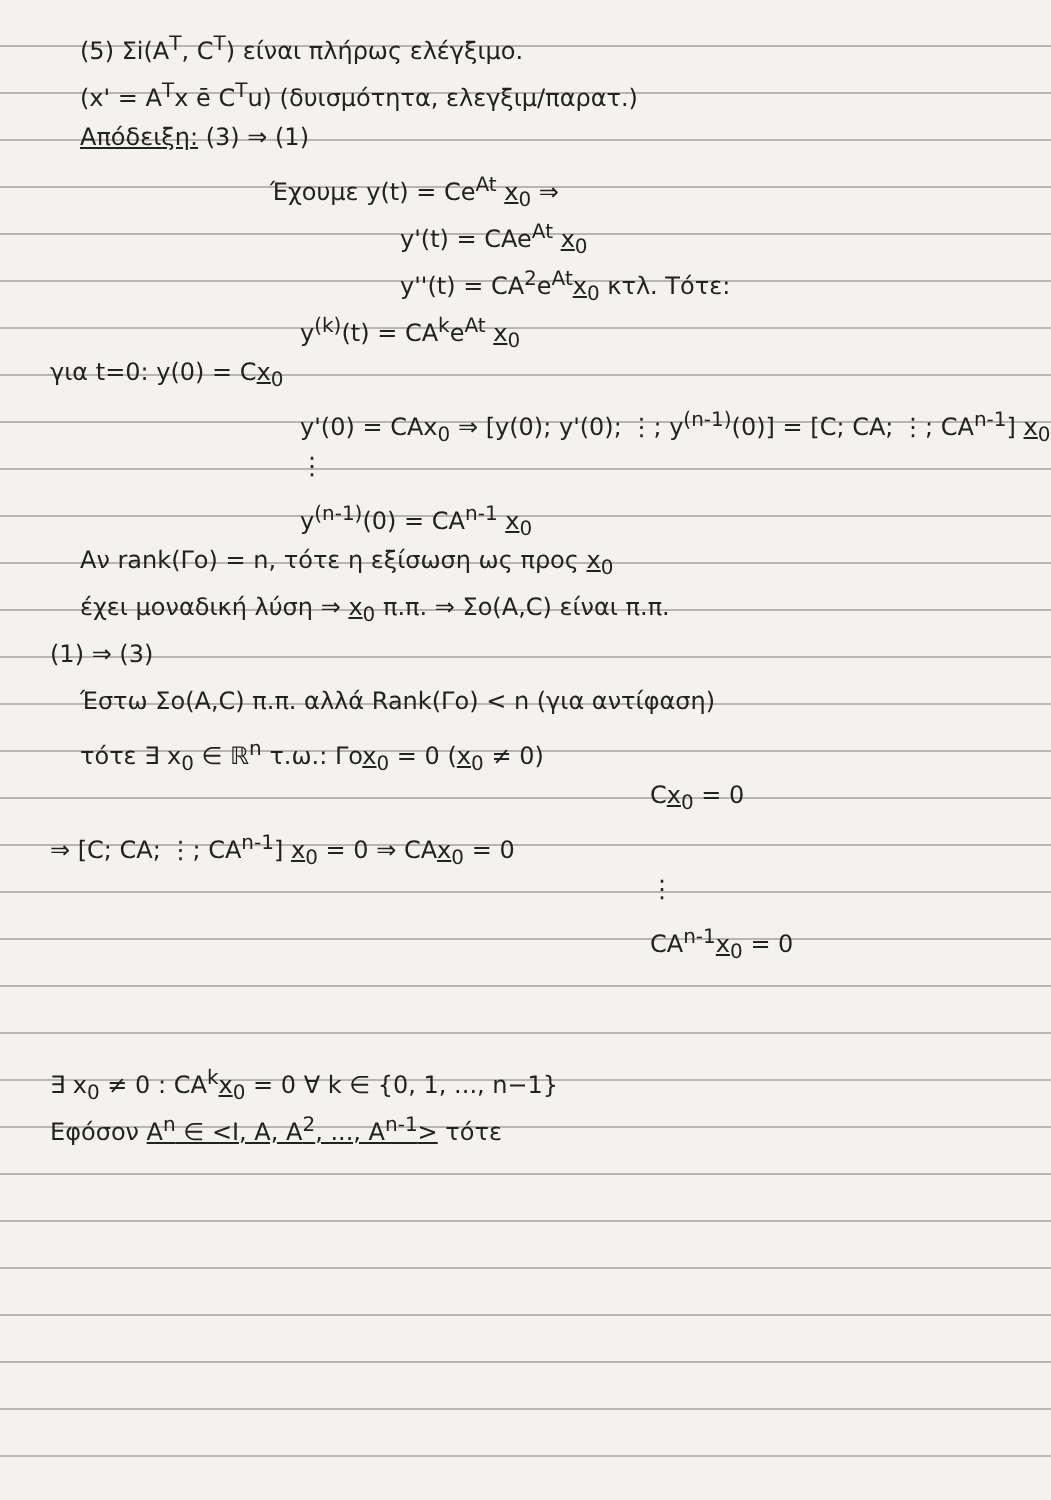(5) Σi(A<sup>T</sup>, C<sup>T</sup>) είναι πλήρως ελέγξιμο.
(x' = A<sup>T</sup>x ē C<sup>T</sup>u) (δυισμότητα, ελεγξιμ/παρατ.)
Απόδειξη: (3) ⇒ (1)
Έχουμε y(t) = Ce<sup>At</sup> x<sub>0</sub> ⇒
y'(t) = CAe<sup>At</sup> x<sub>0</sub>
y''(t) = CA<sup>2</sup>e<sup>At</sup>x<sub>0</sub> κτλ. Τότε:
y<sup>(k)</sup>(t) = CA<sup>k</sup>e<sup>At</sup> x<sub>0</sub>
για t=0: y(0) = Cx<sub>0</sub>
y'(0) = CAx<sub>0</sub> ⇒ [y(0); y'(0); ⋮; y<sup>(n-1)</sup>(0)] = [C; CA; ⋮; CA<sup>n-1</sup>] x<sub>0</sub>
⋮
y<sup>(n-1)</sup>(0) = CA<sup>n-1</sup> x<sub>0</sub>
Αν rank(Γo) = n, τότε η εξίσωση ως προς x<sub>0</sub>
έχει μοναδική λύση ⇒ x<sub>0</sub> π.π. ⇒ Σo(A,C) είναι π.π.
(1) ⇒ (3)
Έστω Σo(A,C) π.π. αλλά Rank(Γo) < n (για αντίφαση)
τότε ∃ x<sub>0</sub> ∈ ℝ<sup>n</sup> τ.ω.: Γox<sub>0</sub> = 0 (x<sub>0</sub> ≠ 0)
Cx<sub>0</sub> = 0
⇒ [C; CA; ⋮; CA<sup>n-1</sup>] x<sub>0</sub> = 0 ⇒ CAx<sub>0</sub> = 0
⋮
CA<sup>n-1</sup>x<sub>0</sub> = 0
∃ x<sub>0</sub> ≠ 0 : CA<sup>k</sup>x<sub>0</sub> = 0 ∀ k ∈ {0, 1, ..., n−1}
Εφόσον A<sup>n</sup> ∈ <I, A, A<sup>2</sup>, ..., A<sup>n-1</sup>> τότε